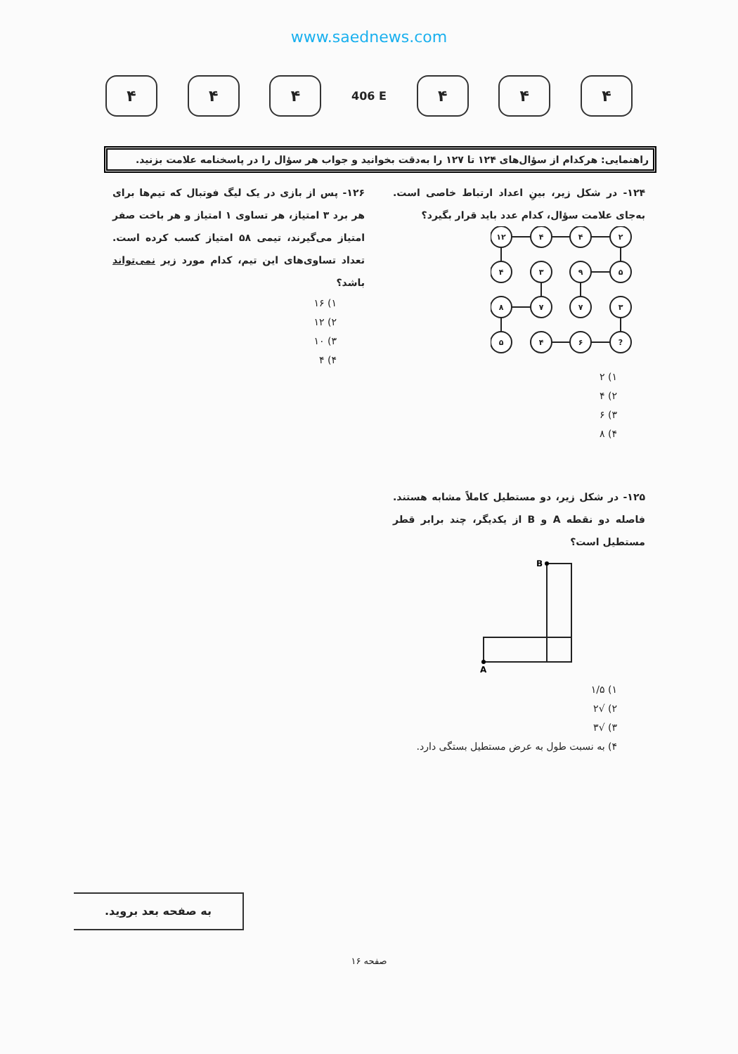www.saednews.com
۴ ۴ ۴
406 E
۴ ۴ ۴
راهنمایی: هرکدام از سؤال‌های ۱۲۴ تا ۱۲۷ را به‌دقت بخوانید و جواب هر سؤال را در پاسخنامه علامت بزنید.
۱۲۴- در شکل زیر، بینِ اعداد ارتباط خاصی است. به‌جای علامت سؤال، کدام عدد باید قرار بگیرد؟
۱۲
۴
۴
۲
۴
۳
۹
۵
۸
۷
۷
۳
۵
۴
۶
?
۱) ۲
۲) ۴
۳) ۶
۴) ۸
۱۲۵- در شکل زیر، دو مستطیل کاملاً مشابه هستند. فاصله دو نقطه A و B از یکدیگر، چند برابر قطر مستطیل است؟
B
A
۱) ۱/۵
۲) √۲
۳) √۳
۴) به نسبت طول به عرض مستطیل بستگی دارد.
۱۲۶- پس از بازی در یک لیگ فوتبال که تیم‌ها برای هر برد ۳ امتیاز، هر تساوی ۱ امتیاز و هر باخت صفر امتیاز می‌گیرند، تیمی ۵۸ امتیاز کسب کرده است. تعداد تساوی‌های این تیم، کدام مورد زیر نمی‌تواند باشد؟
۱) ۱۶
۲) ۱۲
۳) ۱۰
۴) ۴
به صفحه بعد بروید.
صفحه ۱۶